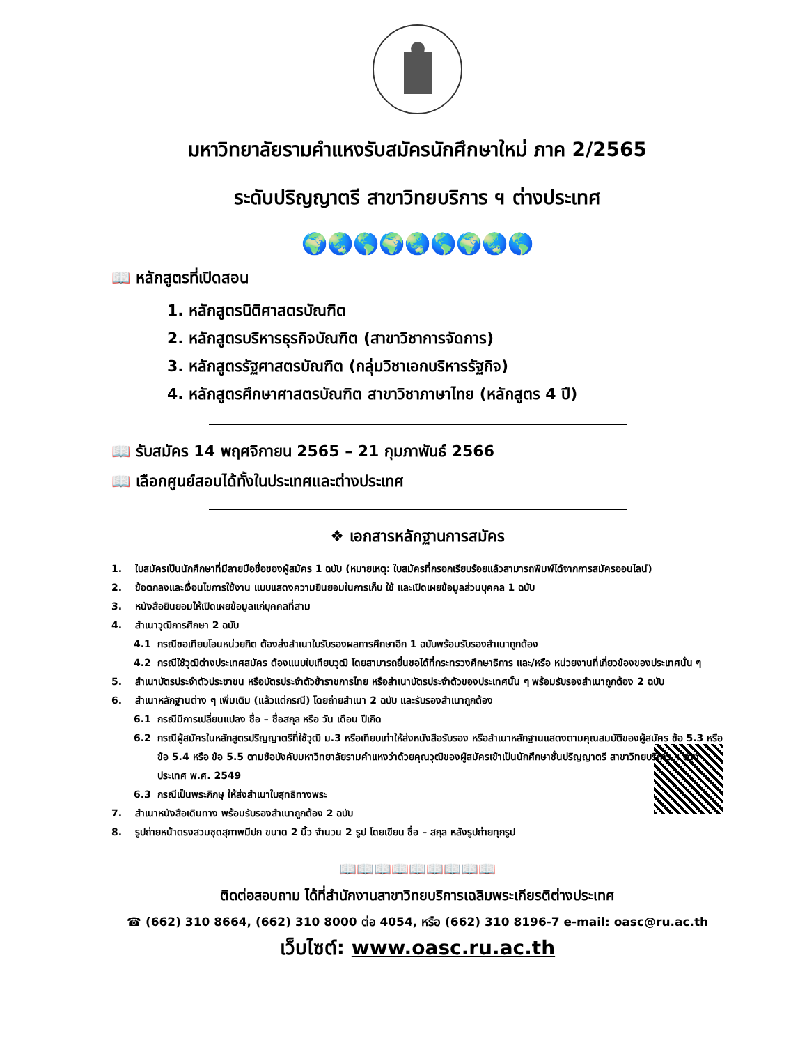มหาวิทยาลัยรามคำแหงรับสมัครนักศึกษาใหม่ ภาค 2/2565
ระดับปริญญาตรี สาขาวิทยบริการ ฯ ต่างประเทศ
🌍🌏🌎🌍🌏🌎🌍🌏🌎
📖 หลักสูตรที่เปิดสอน
1. หลักสูตรนิติศาสตรบัณฑิต
2. หลักสูตรบริหารธุรกิจบัณฑิต (สาขาวิชาการจัดการ)
3. หลักสูตรรัฐศาสตรบัณฑิต (กลุ่มวิชาเอกบริหารรัฐกิจ)
4. หลักสูตรศึกษาศาสตรบัณฑิต สาขาวิชาภาษาไทย (หลักสูตร 4 ปี)
📖 รับสมัคร 14 พฤศจิกายน 2565 – 21 กุมภาพันธ์ 2566
📖 เลือกศูนย์สอบได้ทั้งในประเทศและต่างประเทศ
❖ เอกสารหลักฐานการสมัคร
1. ใบสมัครเป็นนักศึกษาที่มีลายมือชื่อของผู้สมัคร 1 ฉบับ (หมายเหตุ: ใบสมัครที่กรอกเรียบร้อยแล้วสามารถพิมพ์ได้จากการสมัครออนไลน์)
2. ข้อตกลงและเงื่อนไขการใช้งาน แบบแสดงความยินยอมในการเก็บ ใช้ และเปิดเผยข้อมูลส่วนบุคคล 1 ฉบับ
3. หนังสือยินยอมให้เปิดเผยข้อมูลแก่บุคคลที่สาม
4. สำเนาวุฒิการศึกษา 2 ฉบับ
4.1 กรณีขอเทียบโอนหน่วยกิต ต้องส่งสำเนาใบรับรองผลการศึกษาอีก 1 ฉบับพร้อมรับรองสำเนาถูกต้อง
4.2 กรณีใช้วุฒิต่างประเทศสมัคร ต้องแนบใบเทียบวุฒิ โดยสามารถยื่นขอได้ที่กระทรวงศึกษาธิการ และ/หรือ หน่วยงานที่เกี่ยวข้องของประเทศนั้น ๆ
5. สำเนาบัตรประจำตัวประชาชน หรือบัตรประจำตัวข้าราชการไทย หรือสำเนาบัตรประจำตัวของประเทศนั้น ๆ พร้อมรับรองสำเนาถูกต้อง 2 ฉบับ
6. สำเนาหลักฐานต่าง ๆ เพิ่มเติม (แล้วแต่กรณี) โดยถ่ายสำเนา 2 ฉบับ และรับรองสำเนาถูกต้อง
6.1 กรณีมีการเปลี่ยนแปลง ชื่อ – ชื่อสกุล หรือ วัน เดือน ปีเกิด
6.2 กรณีผู้สมัครในหลักสูตรปริญญาตรีที่ใช้วุฒิ ม.3 หรือเทียบเท่าให้ส่งหนังสือรับรอง หรือสำเนาหลักฐานแสดงตามคุณสมบัติของผู้สมัคร ข้อ 5.3 หรือ ข้อ 5.4 หรือ ข้อ 5.5 ตามข้อบังคับมหาวิทยาลัยรามคำแหงว่าด้วยคุณวุฒิของผู้สมัครเข้าเป็นนักศึกษาชั้นปริญญาตรี สาขาวิทยบริการ ฯ ต่างประเทศ พ.ศ. 2549
6.3 กรณีเป็นพระภิกษุ ให้ส่งสำเนาใบสุทธิทางพระ
7. สำเนาหนังสือเดินทาง พร้อมรับรองสำเนาถูกต้อง 2 ฉบับ
8. รูปถ่ายหน้าตรงสวมชุดสุภาพมีปก ขนาด 2 นิ้ว จำนวน 2 รูป โดยเขียน ชื่อ – สกุล หลังรูปถ่ายทุกรูป
📖📖📖📖📖📖📖📖📖
ติดต่อสอบถาม ได้ที่สำนักงานสาขาวิทยบริการเฉลิมพระเกียรติต่างประเทศ
☎ (662) 310 8664, (662) 310 8000 ต่อ 4054, หรือ (662) 310 8196-7 e-mail: oasc@ru.ac.th
เว็บไซต์: www.oasc.ru.ac.th